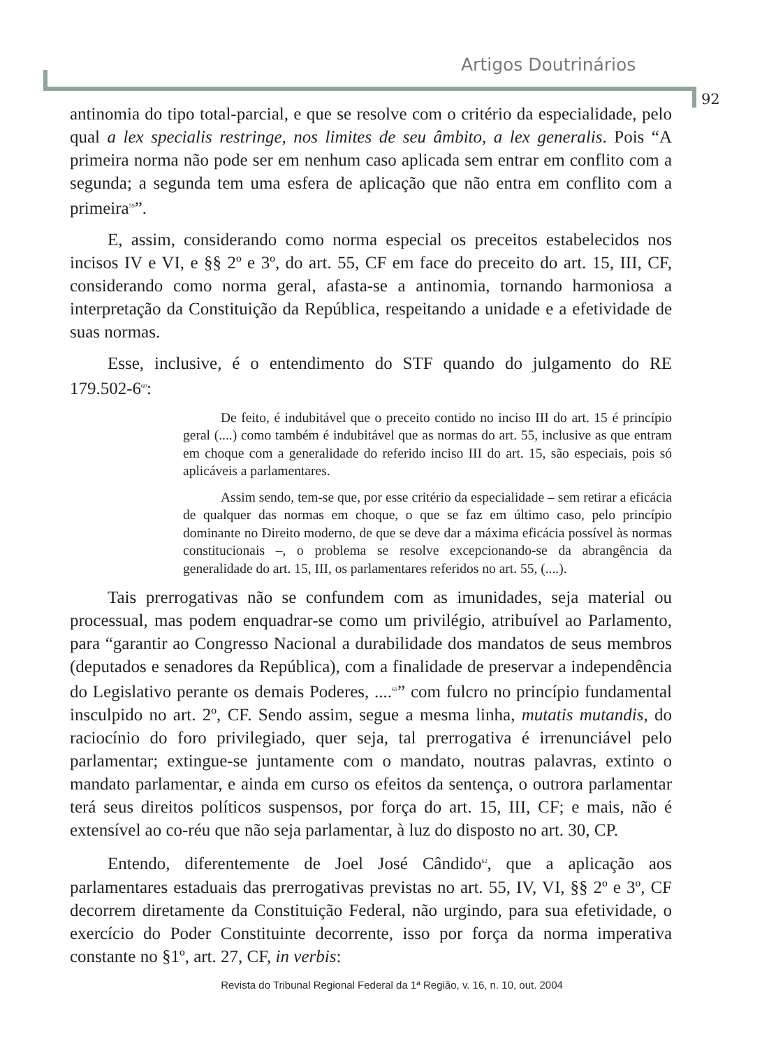Artigos Doutrinários
92
antinomia do tipo total-parcial, e que se resolve com o critério da especialidade, pelo qual a lex specialis restringe, nos limites de seu âmbito, a lex generalis. Pois “A primeira norma não pode ser em nenhum caso aplicada sem entrar em conflito com a segunda; a segunda tem uma esfera de aplicação que não entra em conflito com a primeira<sup>59</sup>”.
E, assim, considerando como norma especial os preceitos estabelecidos nos incisos IV e VI, e §§ 2º e 3º, do art. 55, CF em face do preceito do art. 15, III, CF, considerando como norma geral, afasta-se a antinomia, tornando harmoniosa a interpretação da Constituição da República, respeitando a unidade e a efetividade de suas normas.
Esse, inclusive, é o entendimento do STF quando do julgamento do RE 179.502-6<sup>60</sup>:
De feito, é indubitável que o preceito contido no inciso III do art. 15 é princípio geral (....) como também é indubitável que as normas do art. 55, inclusive as que entram em choque com a generalidade do referido inciso III do art. 15, são especiais, pois só aplicáveis a parlamentares.
Assim sendo, tem-se que, por esse critério da especialidade – sem retirar a eficácia de qualquer das normas em choque, o que se faz em último caso, pelo princípio dominante no Direito moderno, de que se deve dar a máxima eficácia possível às normas constitucionais –, o problema se resolve excepcionando-se da abrangência da generalidade do art. 15, III, os parlamentares referidos no art. 55, (....).
Tais prerrogativas não se confundem com as imunidades, seja material ou processual, mas podem enquadrar-se como um privilégio, atribuível ao Parlamento, para “garantir ao Congresso Nacional a durabilidade dos mandatos de seus membros (deputados e senadores da República), com a finalidade de preservar a independência do Legislativo perante os demais Poderes, ....<sup>61</sup>” com fulcro no princípio fundamental insculpido no art. 2º, CF. Sendo assim, segue a mesma linha, mutatis mutandis, do raciocínio do foro privilegiado, quer seja, tal prerrogativa é irrenunciável pelo parlamentar; extingue-se juntamente com o mandato, noutras palavras, extinto o mandato parlamentar, e ainda em curso os efeitos da sentença, o outrora parlamentar terá seus direitos políticos suspensos, por força do art. 15, III, CF; e mais, não é extensível ao co-réu que não seja parlamentar, à luz do disposto no art. 30, CP.
Entendo, diferentemente de Joel José Cândido<sup>62</sup>, que a aplicação aos parlamentares estaduais das prerrogativas previstas no art. 55, IV, VI, §§ 2º e 3º, CF decorrem diretamente da Constituição Federal, não urgindo, para sua efetividade, o exercício do Poder Constituinte decorrente, isso por força da norma imperativa constante no §1º, art. 27, CF, in verbis:
Revista do Tribunal Regional Federal da 1ª Região, v. 16, n. 10, out. 2004